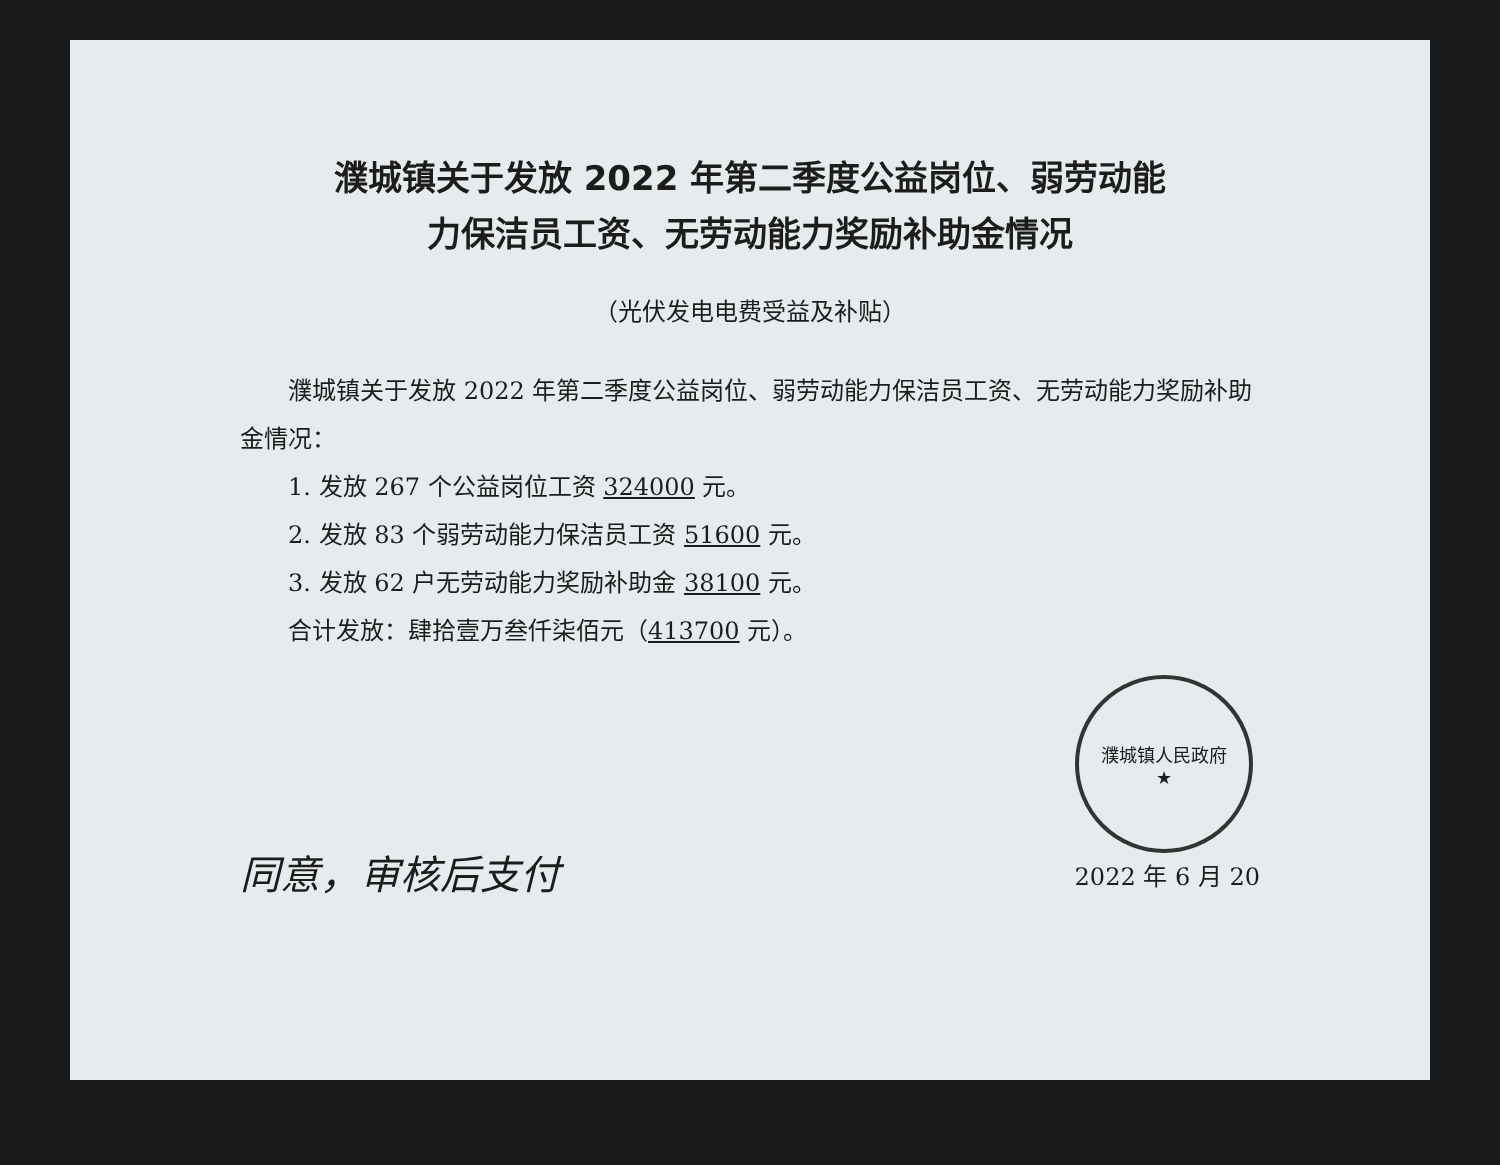濮城镇关于发放 2022 年第二季度公益岗位、弱劳动能
力保洁员工资、无劳动能力奖励补助金情况
（光伏发电电费受益及补贴）
濮城镇关于发放 2022 年第二季度公益岗位、弱劳动能力保洁员工资、无劳动能力奖励补助金情况：
1. 发放 267 个公益岗位工资 324000 元。
2. 发放 83 个弱劳动能力保洁员工资 51600 元。
3. 发放 62 户无劳动能力奖励补助金 38100 元。
合计发放：肆拾壹万叁仟柒佰元（413700 元）。
同意，审核后支付
濮城镇人民政府
★
2022 年 6 月 20